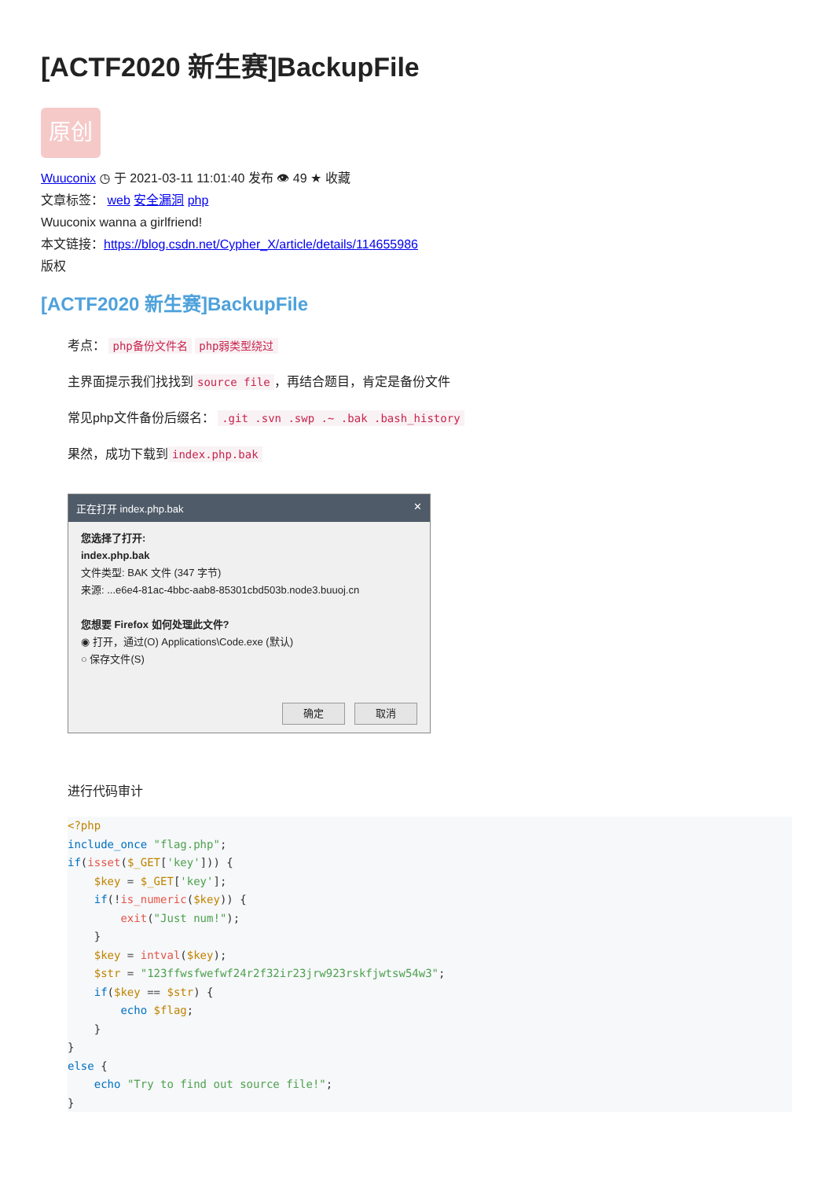[ACTF2020 新生赛]BackupFile
原创
Wuuconix ◷ 于 2021-03-11 11:01:40 发布 👁 49 ★ 收藏
文章标签： web 安全漏洞 php
Wuuconix wanna a girlfriend!
本文链接：https://blog.csdn.net/Cypher_X/article/details/114655986
版权
[ACTF2020 新生赛]BackupFile
考点： php备份文件名 php弱类型绕过
主界面提示我们找找到 source file ，再结合题目，肯定是备份文件
常见php文件备份后缀名： .git .svn .swp .~ .bak .bash_history
果然，成功下载到 index.php.bak
正在打开 index.php.bak ✕
您选择了打开:
index.php.bak
文件类型: BAK 文件 (347 字节)
来源: ...e6e4-81ac-4bbc-aab8-85301cbd503b.node3.buuoj.cn
您想要 Firefox 如何处理此文件?
◉ 打开，通过(O) Applications\Code.exe (默认)
○ 保存文件(S)
确定 取消
进行代码审计
<?php
include_once "flag.php";
if(isset($_GET['key'])) {
    $key = $_GET['key'];
    if(!is_numeric($key)) {
        exit("Just num!");
    }
    $key = intval($key);
    $str = "123ffwsfwefwf24r2f32ir23jrw923rskfjwtsw54w3";
    if($key == $str) {
        echo $flag;
    }
}
else {
    echo "Try to find out source file!";
}